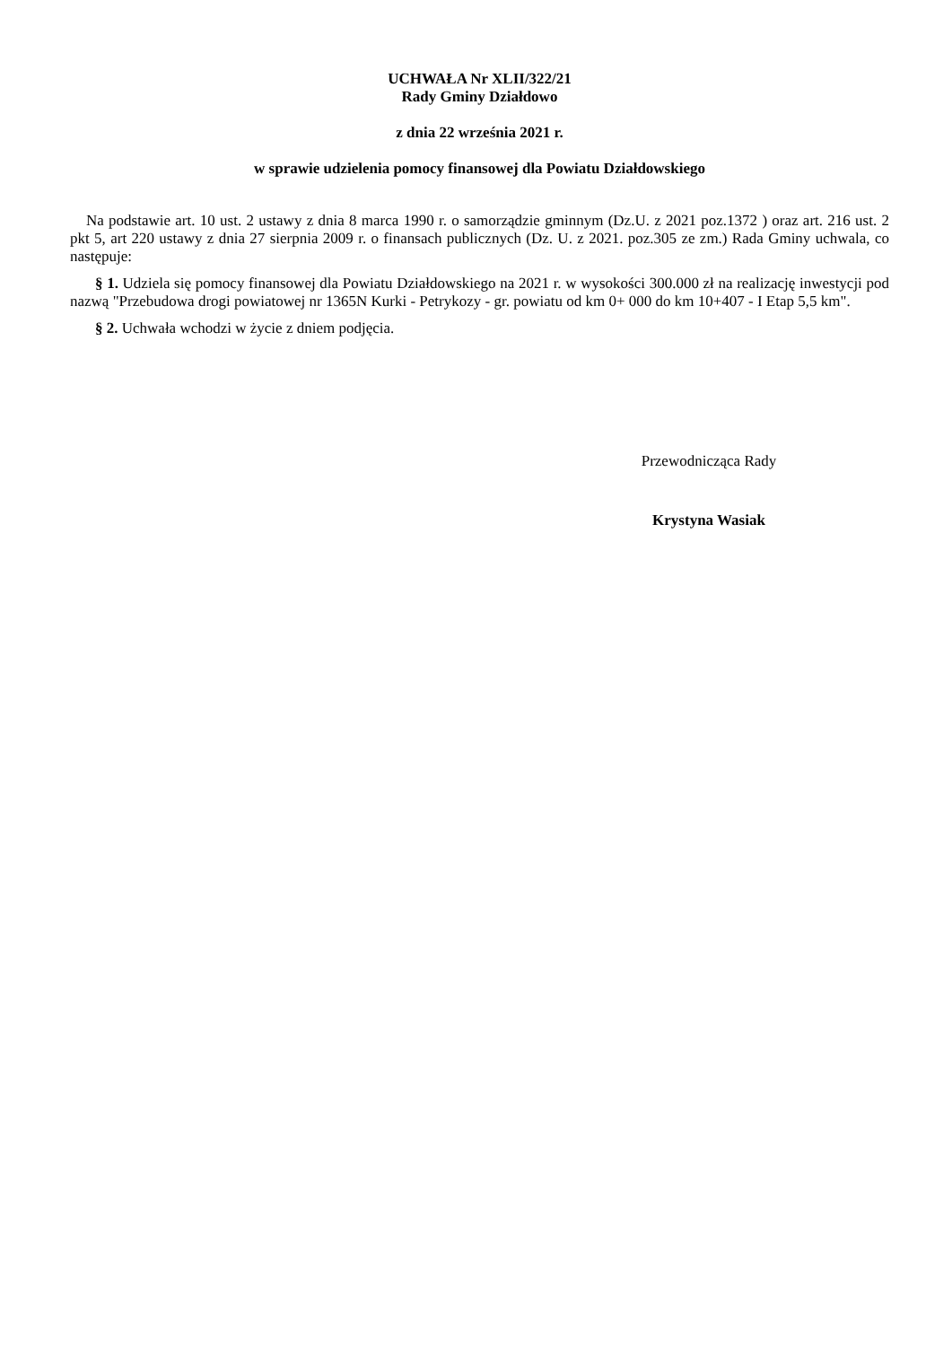UCHWAŁA Nr XLII/322/21
Rady Gminy Działdowo
z dnia 22 września 2021 r.
w sprawie udzielenia pomocy finansowej dla Powiatu Działdowskiego
Na podstawie art. 10 ust. 2 ustawy z dnia 8 marca 1990 r. o samorządzie gminnym (Dz.U. z 2021 poz.1372 ) oraz art. 216 ust. 2 pkt 5, art 220 ustawy z dnia 27 sierpnia 2009 r. o finansach publicznych (Dz. U. z 2021. poz.305 ze zm.) Rada Gminy uchwala, co następuje:
§ 1. Udziela się pomocy finansowej dla Powiatu Działdowskiego na 2021 r. w wysokości 300.000 zł na realizację inwestycji pod nazwą "Przebudowa drogi powiatowej nr 1365N Kurki - Petrykozy - gr. powiatu od km 0+ 000 do km 10+407 - I Etap 5,5 km".
§ 2. Uchwała wchodzi w życie z dniem podjęcia.
Przewodnicząca Rady
Krystyna Wasiak